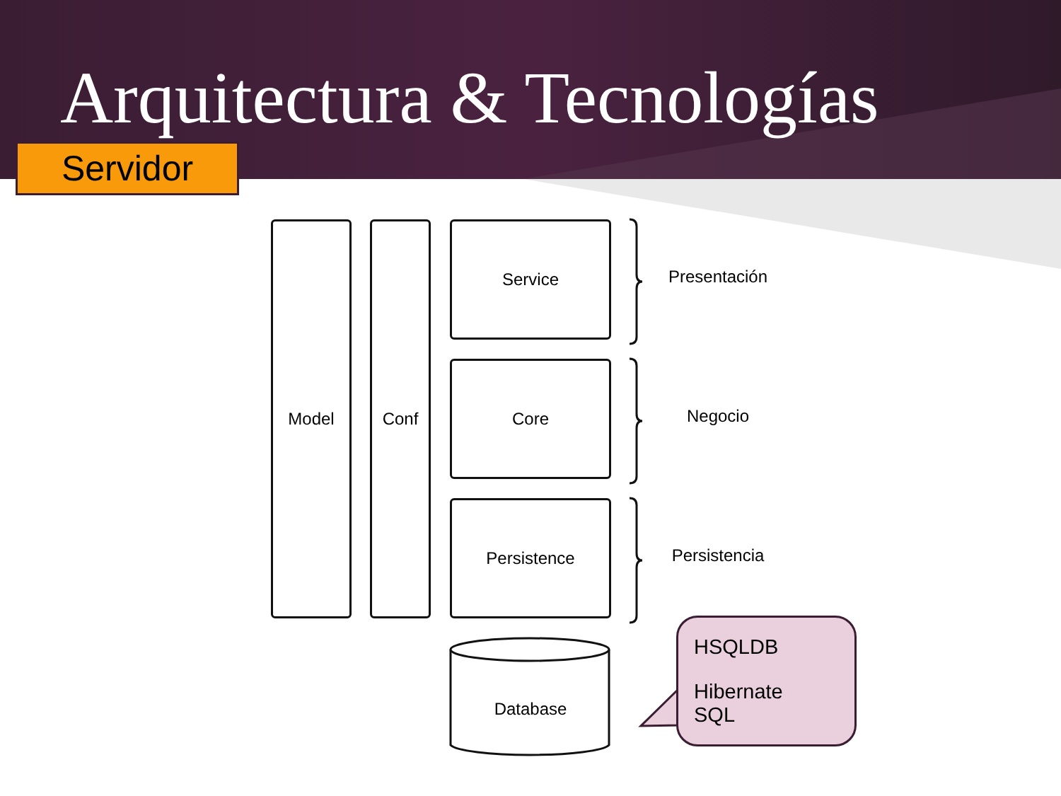Arquitectura & Tecnologías
Servidor
Model Conf Service
Core
Persistence
Presentación
Negocio
Persistencia
Database
HSQLDB
Hibernate
SQL